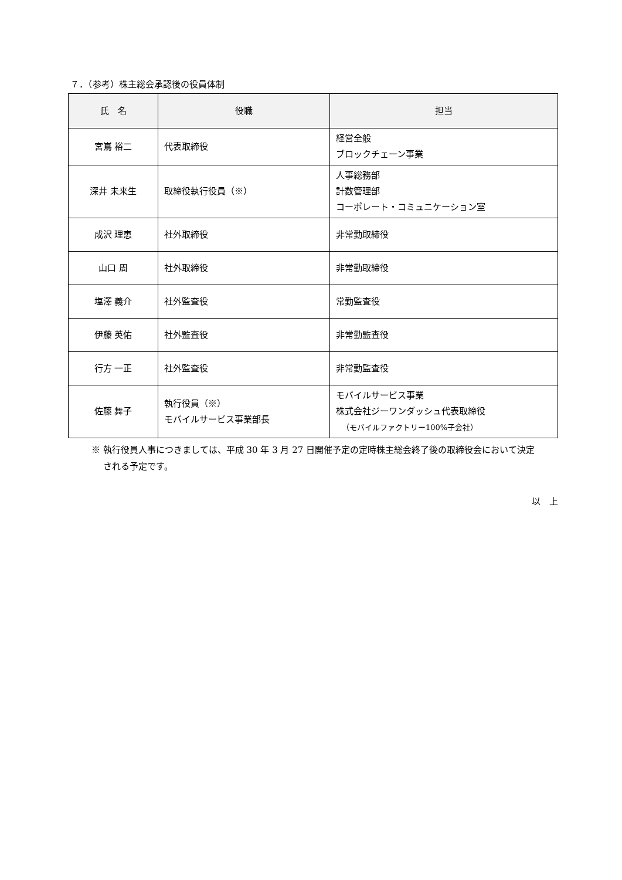７．（参考）株主総会承認後の役員体制
| 氏 名 | 役職 | 担当 |
| --- | --- | --- |
| 宮嶌 裕二 | 代表取締役 | 経営全般 ブロックチェーン事業 |
| 深井 未来生 | 取締役執行役員（※） | 人事総務部 計数管理部 コーポレート・コミュニケーション室 |
| 成沢 理恵 | 社外取締役 | 非常勤取締役 |
| 山口 周 | 社外取締役 | 非常勤取締役 |
| 塩澤 義介 | 社外監査役 | 常勤監査役 |
| 伊藤 英佑 | 社外監査役 | 非常勤監査役 |
| 行方 一正 | 社外監査役 | 非常勤監査役 |
| 佐藤 舞子 | 執行役員（※） モバイルサービス事業部長 | モバイルサービス事業 株式会社ジーワンダッシュ代表取締役 （モバイルファクトリー100%子会社） |
※ 執行役員人事につきましては、平成 30 年 3 月 27 日開催予定の定時株主総会終了後の取締役会において決定
　 される予定です。
以　上